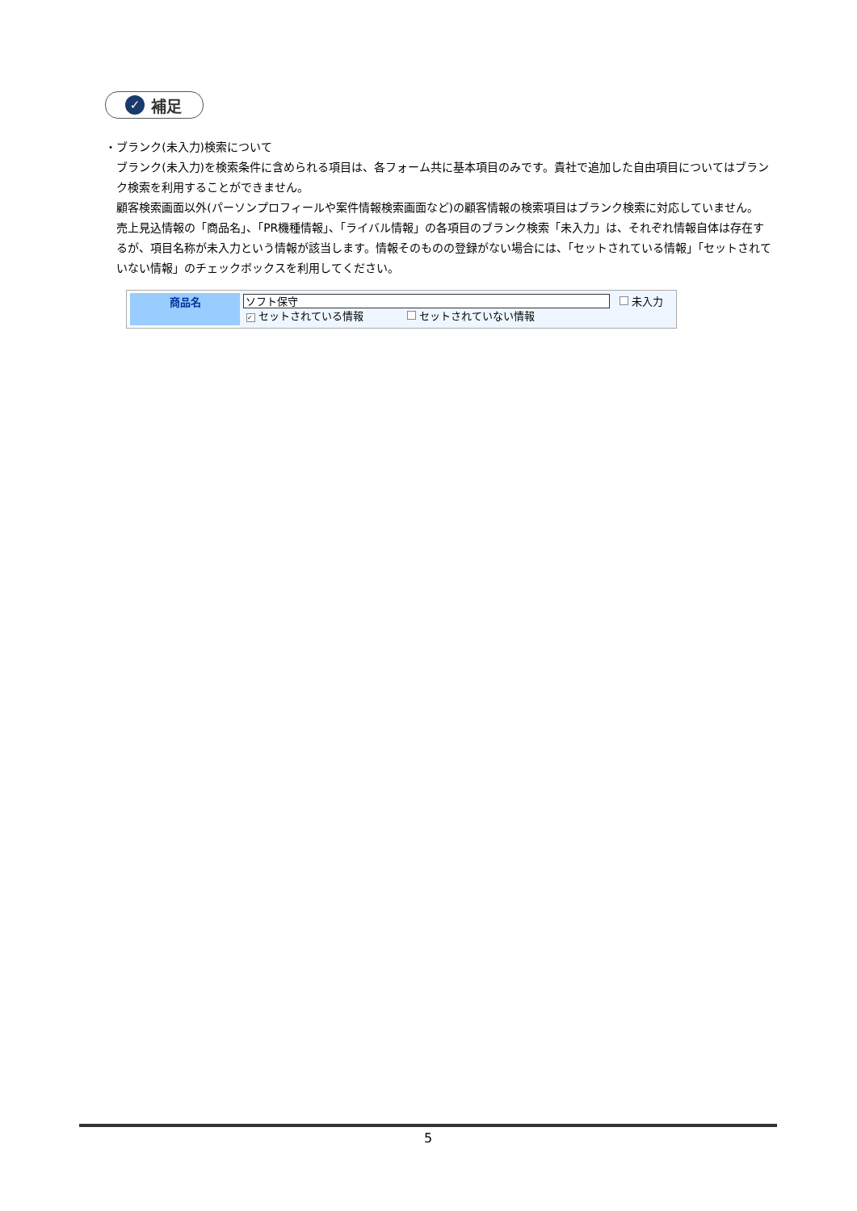✓ 補足
・ ブランク(未入力)検索について
ブランク(未入力)を検索条件に含められる項目は、各フォーム共に基本項目のみです。貴社で追加した自由項目についてはブランク検索を利用することができません。
顧客検索画面以外(パーソンプロフィールや案件情報検索画面など)の顧客情報の検索項目はブランク検索に対応していません。
売上見込情報の「商品名」、「PR機種情報」、「ライバル情報」の各項目のブランク検索「未入力」は、それぞれ情報自体は存在するが、項目名称が未入力という情報が該当します。情報そのものの登録がない場合には、「セットされている情報」「セットされていない情報」のチェックボックスを利用してください。
商品名
ソフト保守 未入力
✓ セットされている情報 セットされていない情報
5